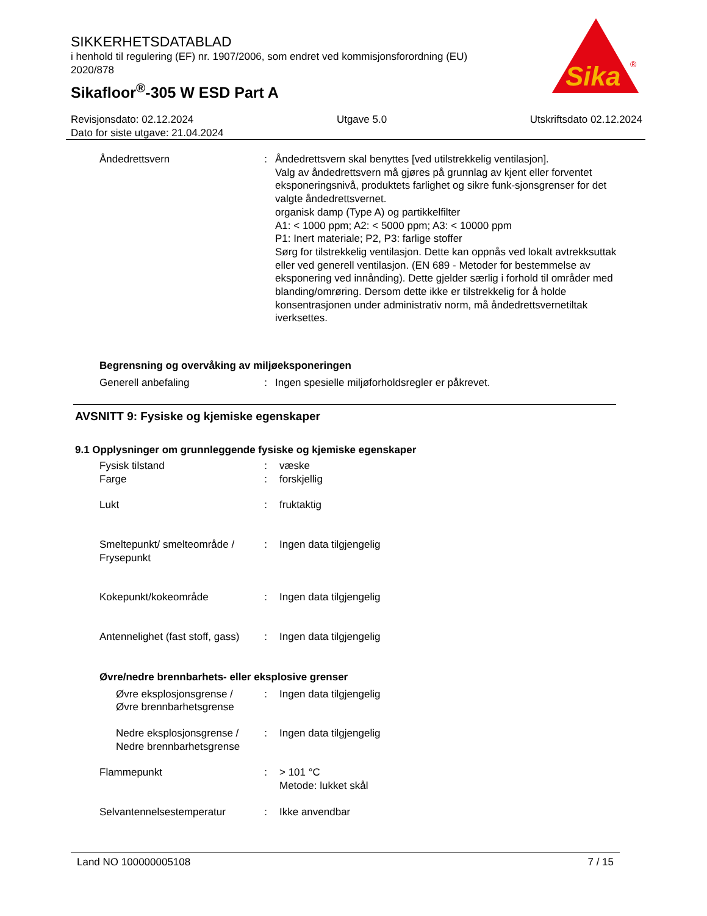SIKKERHETSDATABLAD
i henhold til regulering (EF) nr. 1907/2006, som endret ved kommisjonsforordning (EU) 2020/878
Sikafloor<sup>®</sup>-305 W ESD Part A
Sika
®
Revisjonsdato: 02.12.2024 Utgave 5.0 Utskriftsdato 02.12.2024
Dato for siste utgave: 21.04.2024
Åndedrettsvern : Åndedrettsvern skal benyttes [ved utilstrekkelig ventilasjon].
Valg av åndedrettsvern må gjøres på grunnlag av kjent eller forventet eksponeringsnivå, produktets farlighet og sikre funk-sjonsgrenser for det valgte åndedrettsvernet.
organisk damp (Type A) og partikkelfilter
A1: < 1000 ppm; A2: < 5000 ppm; A3: < 10000 ppm
P1: Inert materiale; P2, P3: farlige stoffer
Sørg for tilstrekkelig ventilasjon. Dette kan oppnås ved lokalt avtrekksuttak eller ved generell ventilasjon. (EN 689 - Metoder for bestemmelse av eksponering ved innånding). Dette gjelder særlig i forhold til områder med blanding/omrøring. Dersom dette ikke er tilstrekkelig for å holde konsentrasjonen under administrativ norm, må åndedrettsvernetiltak iverksettes.
Begrensning og overvåking av miljøeksponeringen
Generell anbefaling : Ingen spesielle miljøforholdsregler er påkrevet.
AVSNITT 9: Fysiske og kjemiske egenskaper
9.1 Opplysninger om grunnleggende fysiske og kjemiske egenskaper
Fysisk tilstand : væske
Farge : forskjellig
Lukt : fruktaktig
Smeltepunkt/ smelteområde / Frysepunkt
: Ingen data tilgjengelig
Kokepunkt/kokeområde : Ingen data tilgjengelig
Antennelighet (fast stoff, gass)
: Ingen data tilgjengelig
Øvre/nedre brennbarhets- eller eksplosive grenser
Øvre eksplosjonsgrense / Øvre brennbarhetsgrense
: Ingen data tilgjengelig
Nedre eksplosjonsgrense / Nedre brennbarhetsgrense
: Ingen data tilgjengelig
Flammepunkt : > 101 °C
Metode: lukket skål
Selvantennelsestemperatur : Ikke anvendbar
Land NO 100000005108 7 / 15